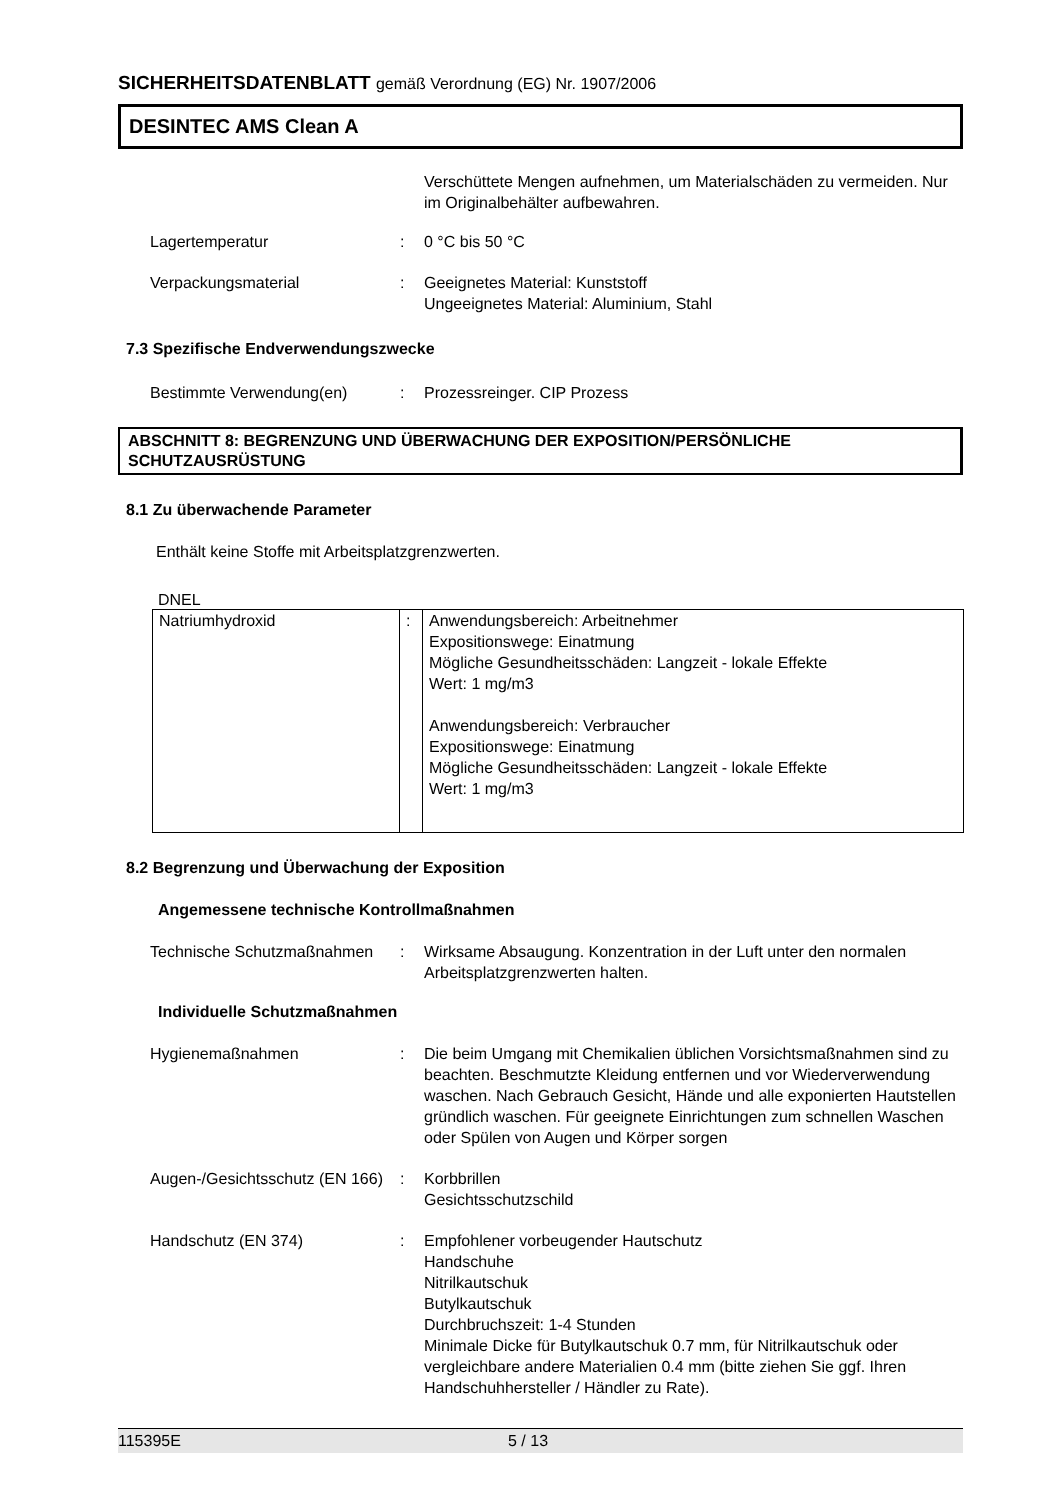SICHERHEITSDATENBLATT gemäß Verordnung (EG) Nr. 1907/2006
DESINTEC AMS Clean A
| | | Verschüttete Mengen aufnehmen, um Materialschäden zu vermeiden. Nur im Originalbehälter aufbewahren. |
| Lagertemperatur | : | 0 °C bis 50 °C |
| Verpackungsmaterial | : | Geeignetes Material: Kunststoff Ungeeignetes Material: Aluminium, Stahl |
7.3 Spezifische Endverwendungszwecke
| Bestimmte Verwendung(en) | : | Prozessreinger. CIP Prozess |
ABSCHNITT 8: BEGRENZUNG UND ÜBERWACHUNG DER EXPOSITION/PERSÖNLICHE SCHUTZAUSRÜSTUNG
8.1 Zu überwachende Parameter
Enthält keine Stoffe mit Arbeitsplatzgrenzwerten.
DNEL
| Natriumhydroxid | : | Anwendungsbereich: Arbeitnehmer Expositionswege: Einatmung Mögliche Gesundheitsschäden: Langzeit - lokale Effekte Wert: 1 mg/m3 Anwendungsbereich: Verbraucher Expositionswege: Einatmung Mögliche Gesundheitsschäden: Langzeit - lokale Effekte Wert: 1 mg/m3 |
8.2 Begrenzung und Überwachung der Exposition
Angemessene technische Kontrollmaßnahmen
| Technische Schutzmaßnahmen | : | Wirksame Absaugung. Konzentration in der Luft unter den normalen Arbeitsplatzgrenzwerten halten. |
Individuelle Schutzmaßnahmen
| Hygienemaßnahmen | : | Die beim Umgang mit Chemikalien üblichen Vorsichtsmaßnahmen sind zu beachten. Beschmutzte Kleidung entfernen und vor Wiederverwendung waschen. Nach Gebrauch Gesicht, Hände und alle exponierten Hautstellen gründlich waschen. Für geeignete Einrichtungen zum schnellen Waschen oder Spülen von Augen und Körper sorgen |
| Augen-/Gesichtsschutz (EN 166) | : | Korbbrillen Gesichtsschutzschild |
| Handschutz (EN 374) | : | Empfohlener vorbeugender Hautschutz Handschuhe Nitrilkautschuk Butylkautschuk Durchbruchszeit: 1-4 Stunden Minimale Dicke für Butylkautschuk 0.7 mm, für Nitrilkautschuk oder vergleichbare andere Materialien 0.4 mm (bitte ziehen Sie ggf. Ihren Handschuhhersteller / Händler zu Rate). |
115395E 5 / 13